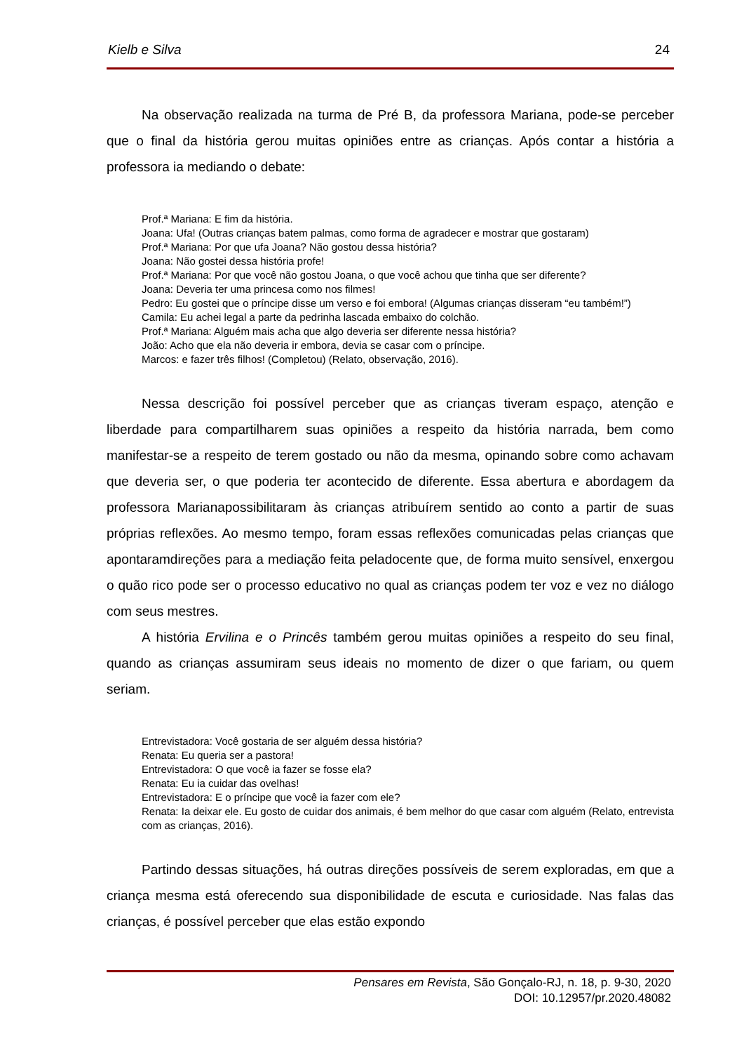Kielb e Silva 24
Na observação realizada na turma de Pré B, da professora Mariana, pode-se perceber que o final da história gerou muitas opiniões entre as crianças. Após contar a história a professora ia mediando o debate:
Prof.ª Mariana: E fim da história.
Joana: Ufa! (Outras crianças batem palmas, como forma de agradecer e mostrar que gostaram)
Prof.ª Mariana: Por que ufa Joana? Não gostou dessa história?
Joana: Não gostei dessa história profe!
Prof.ª Mariana: Por que você não gostou Joana, o que você achou que tinha que ser diferente?
Joana: Deveria ter uma princesa como nos filmes!
Pedro: Eu gostei que o príncipe disse um verso e foi embora! (Algumas crianças disseram “eu também!”)
Camila: Eu achei legal a parte da pedrinha lascada embaixo do colchão.
Prof.ª Mariana: Alguém mais acha que algo deveria ser diferente nessa história?
João: Acho que ela não deveria ir embora, devia se casar com o príncipe.
Marcos: e fazer três filhos! (Completou) (Relato, observação, 2016).
Nessa descrição foi possível perceber que as crianças tiveram espaço, atenção e liberdade para compartilharem suas opiniões a respeito da história narrada, bem como manifestar-se a respeito de terem gostado ou não da mesma, opinando sobre como achavam que deveria ser, o que poderia ter acontecido de diferente. Essa abertura e abordagem da professora Marianapossibilitaram às crianças atribuírem sentido ao conto a partir de suas próprias reflexões. Ao mesmo tempo, foram essas reflexões comunicadas pelas crianças que apontaramdireções para a mediação feita peladocente que, de forma muito sensível, enxergou o quão rico pode ser o processo educativo no qual as crianças podem ter voz e vez no diálogo com seus mestres.
A história Ervilina e o Princês também gerou muitas opiniões a respeito do seu final, quando as crianças assumiram seus ideais no momento de dizer o que fariam, ou quem seriam.
Entrevistadora: Você gostaria de ser alguém dessa história?
Renata: Eu queria ser a pastora!
Entrevistadora: O que você ia fazer se fosse ela?
Renata: Eu ia cuidar das ovelhas!
Entrevistadora: E o príncipe que você ia fazer com ele?
Renata: Ia deixar ele. Eu gosto de cuidar dos animais, é bem melhor do que casar com alguém (Relato, entrevista com as crianças, 2016).
Partindo dessas situações, há outras direções possíveis de serem exploradas, em que a criança mesma está oferecendo sua disponibilidade de escuta e curiosidade. Nas falas das crianças, é possível perceber que elas estão expondo
Pensares em Revista, São Gonçalo-RJ, n. 18, p. 9-30, 2020
DOI: 10.12957/pr.2020.48082